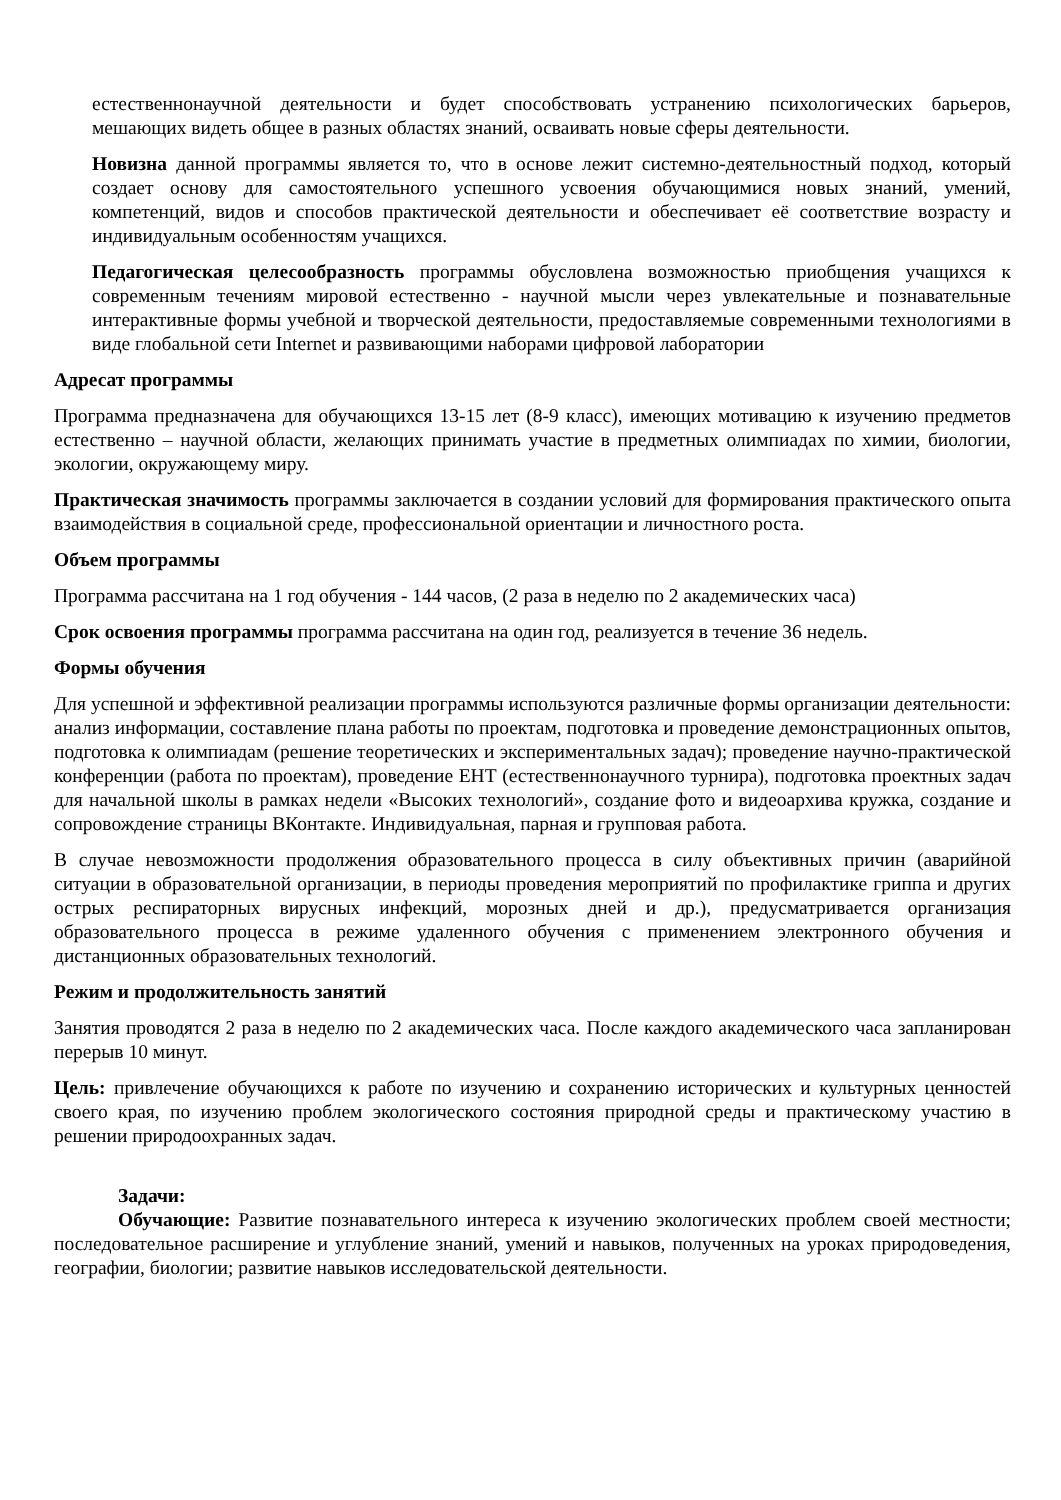естественнонаучной деятельности и будет способствовать устранению психологических барьеров, мешающих видеть общее в разных областях знаний, осваивать новые сферы деятельности.
Новизна данной программы является то, что в основе лежит системно-деятельностный подход, который создает основу для самостоятельного успешного усвоения обучающимися новых знаний, умений, компетенций, видов и способов практической деятельности и обеспечивает её соответствие возрасту и индивидуальным особенностям учащихся.
Педагогическая целесообразность программы обусловлена возможностью приобщения учащихся к современным течениям мировой естественно - научной мысли через увлекательные и познавательные интерактивные формы учебной и творческой деятельности, предоставляемые современными технологиями в виде глобальной сети Internet и развивающими наборами цифровой лаборатории
Адресат программы
Программа предназначена для обучающихся 13-15 лет (8-9 класс), имеющих мотивацию к изучению предметов естественно – научной области, желающих принимать участие в предметных олимпиадах по химии, биологии, экологии, окружающему миру.
Практическая значимость программы заключается в создании условий для формирования практического опыта взаимодействия в социальной среде, профессиональной ориентации и личностного роста.
Объем программы
Программа рассчитана на 1 год обучения - 144 часов, (2 раза в неделю по 2 академических часа)
Срок освоения программы программа рассчитана на один год, реализуется в течение 36 недель.
Формы обучения
Для успешной и эффективной реализации программы используются различные формы организации деятельности: анализ информации, составление плана работы по проектам, подготовка и проведение демонстрационных опытов, подготовка к олимпиадам (решение теоретических и экспериментальных задач); проведение научно-практической конференции (работа по проектам), проведение ЕНТ (естественнонаучного турнира), подготовка проектных задач для начальной школы в рамках недели «Высоких технологий», создание фото и видеоархива кружка, создание и сопровождение страницы ВКонтакте. Индивидуальная, парная и групповая работа.
В случае невозможности продолжения образовательного процесса в силу объективных причин (аварийной ситуации в образовательной организации, в периоды проведения мероприятий по профилактике гриппа и других острых респираторных вирусных инфекций, морозных дней и др.), предусматривается организация образовательного процесса в режиме удаленного обучения с применением электронного обучения и дистанционных образовательных технологий.
Режим и продолжительность занятий
Занятия проводятся 2 раза в неделю по 2 академических часа. После каждого академического часа запланирован перерыв 10 минут.
Цель: привлечение обучающихся к работе по изучению и сохранению исторических и культурных ценностей своего края, по изучению проблем экологического состояния природной среды и практическому участию в решении природоохранных задач.
Задачи:
Обучающие: Развитие познавательного интереса к изучению экологических проблем своей местности; последовательное расширение и углубление знаний, умений и навыков, полученных на уроках природоведения, географии, биологии; развитие навыков исследовательской деятельности.